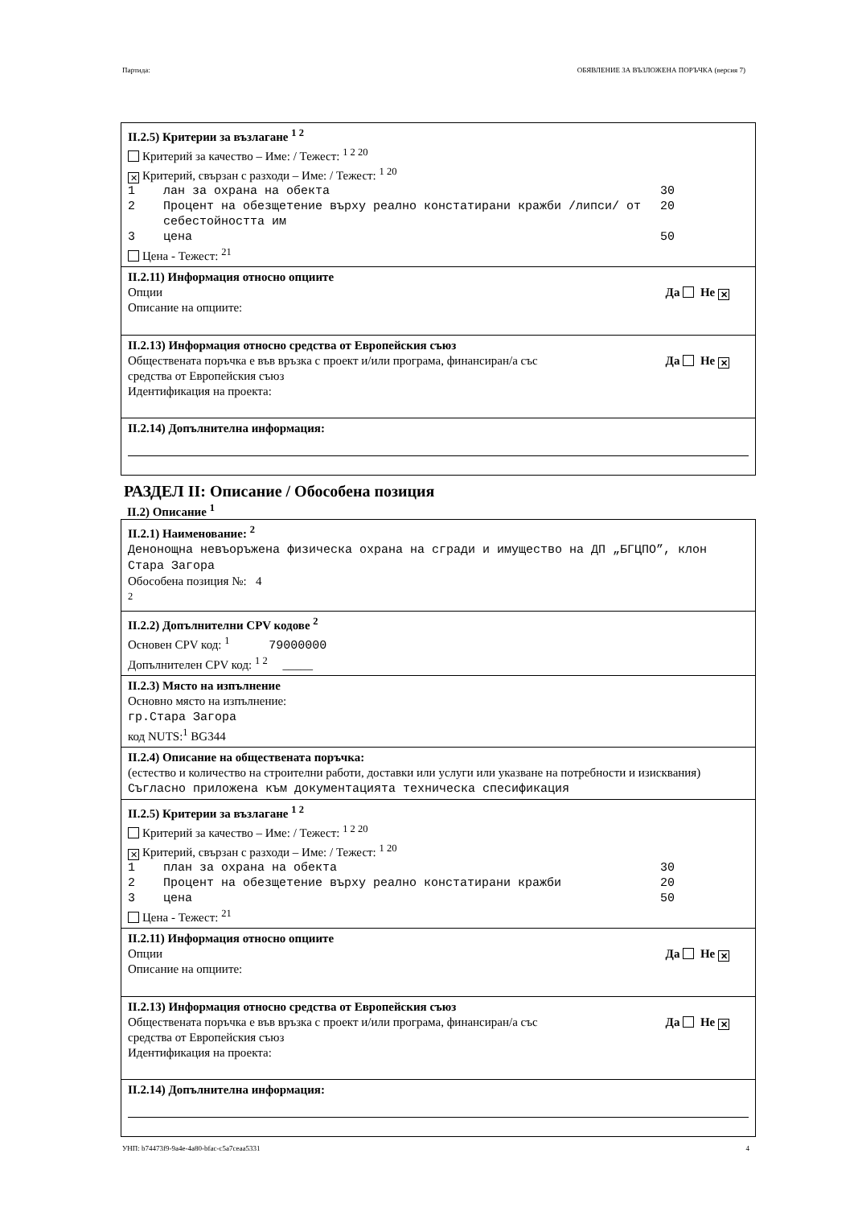Партида: ОБЯВЛЕНИЕ ЗА ВЪЗЛОЖЕНА ПОРЪЧКА (версия 7)
II.2.5) Критерии за възлагане <sup>1 2</sup>
Критерий за качество – Име: / Тежест: <sup>1 2 20</sup>
✕ Критерий, свързан с разходи – Име: / Тежест: <sup>1 20</sup>
1 лан за охрана на обекта 30
2 Процент на обезщетение върху реално констатирани кражби /липси/ от себестойността им 20
3 цена 50
Цена - Тежест: <sup>21</sup>
II.2.11) Информация относно опциите
Да Не ✕ Опции
Описание на опциите:
II.2.13) Информация относно средства от Европейския съюз
Да Не ✕ Обществената поръчка е във връзка с проект и/или програма, финансиран/а със
средства от Европейския съюз
Идентификация на проекта:
II.2.14) Допълнителна информация:
РАЗДЕЛ II: Описание / Обособена позиция
II.2) Описание <sup>1</sup>
II.2.1) Наименование: <sup>2</sup>
Денонощна невъоръжена физическа охрана на сгради и имущество на ДП „БГЦПО”, клон Стара Загора
Обособена позиция №: 4
<sup>2</sup>
II.2.2) Допълнителни CPV кодове <sup>2</sup>
Основен CPV код: <sup>1</sup> 79000000
Допълнителен CPV код: <sup>1 2</sup> _____
II.2.3) Място на изпълнение
Основно място на изпълнение:
гр.Стара Загора
код NUTS:<sup>1</sup> BG344
II.2.4) Описание на обществената поръчка:
(естество и количество на строителни работи, доставки или услуги или указване на потребности и изисквания)
Съгласно приложена към документацията техническа спесификация
II.2.5) Критерии за възлагане <sup>1 2</sup>
Критерий за качество – Име: / Тежест: <sup>1 2 20</sup>
✕ Критерий, свързан с разходи – Име: / Тежест: <sup>1 20</sup>
1 план за охрана на обекта 30
2 Процент на обезщетение върху реално констатирани кражби 20
3 цена 50
Цена - Тежест: <sup>21</sup>
II.2.11) Информация относно опциите
Да Не ✕ Опции
Описание на опциите:
II.2.13) Информация относно средства от Европейския съюз
Да Не ✕ Обществената поръчка е във връзка с проект и/или програма, финансиран/а със
средства от Европейския съюз
Идентификация на проекта:
II.2.14) Допълнителна информация:
УНП: b74473f9-9a4e-4a80-bfac-c5a7ceaa5331 4